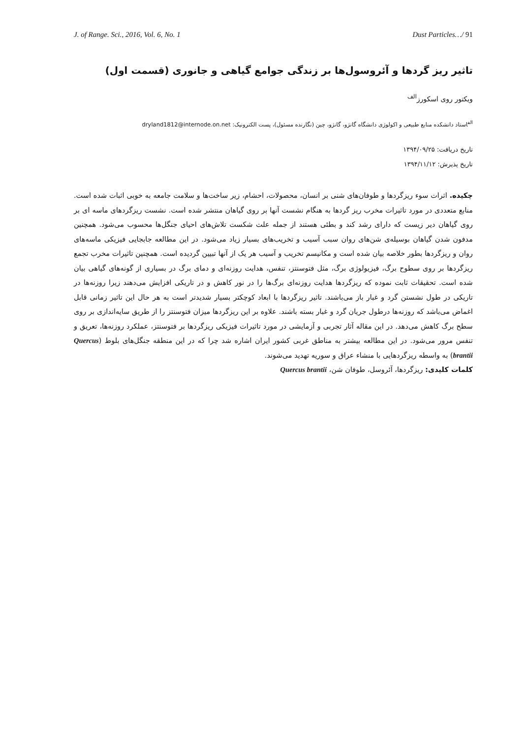J. of Range. Sci., 2016, Vol. 6, No. 1 Dust Particles…/ 91
تاثیر ریز گردها و آئروسول‌ها بر زندگی جوامع گیاهی و جانوری (قسمت اول)
ویکتور روی اسکورز<sup>الف</sup>
<sup>الف</sup>استاد دانشکده منابع طبیعی و اکولوژی دانشگاه گانژو، گانژو، چین (نگارنده مسئول)، پست الکترونیک: dryland1812@internode.on.net
تاریخ دریافت: ۱۳۹۴/۰۹/۲۵
تاریخ پذیرش: ۱۳۹۴/۱۱/۱۲
چکیده. اثرات سوء ریزگردها و طوفان‌های شنی بر انسان، محصولات، احشام، زیر ساخت‌ها و سلامت جامعه به خوبی اثبات شده است. منابع متعددی در مورد تاثیرات مخرب ریز گردها به هنگام نشست آنها بر روی گیاهان منتشر شده است. نشست ریزگردهای ماسه ای بر روی گیاهان دیر زیست که دارای رشد کند و بطئی هستند از جمله علت شکست تلاش‌های احیای جنگل‌ها محسوب می‌شود. همچنین مدفون شدن گیاهان بوسیله‌ی شن‌های روان سبب آسیب و تخریب‌های بسیار زیاد می‌شود. در این مطالعه جابجایی فیزیکی ماسه‌های روان و ریزگردها بطور خلاصه بیان شده است و مکانیسم تخریب و آسیب هر یک از آنها تبیین گردیده است. همچنین تاثیرات مخرب تجمع ریزگردها بر روی سطوح برگ، فیزیولوژی برگ، مثل فتوسنتز، تنفس، هدایت روزنه‌ای و دمای برگ در بسیاری از گونه‌های گیاهی بیان شده است. تحقیقات ثابت نموده که ریزگردها هدایت روزنه‌ای برگ‌ها را در نور کاهش و در تاریکی افزایش می‌دهند زیرا روزنه‌ها در تاریکی در طول نشستن گرد و غبار باز می‌باشند. تاثیر ریزگردها با ابعاد کوچکتر بسیار شدیدتر است به هر حال این تاثیر زمانی قابل اغماض می‌باشد که روزنه‌ها درطول جریان گرد و غبار بسته باشند. علاوه بر این ریزگردها میزان فتوسنتز را از طریق سایه‌اندازی بر روی سطح برگ کاهش می‌دهد. در این مقاله آثار تجربی و آزمایشی در مورد تاثیرات فیزیکی ریزگردها بر فتوسنتز، عملکرد روزنه‌ها، تعریق و تنفس مرور می‌شود. در این مطالعه بیشتر به مناطق غربی کشور ایران اشاره شد چرا که در این منطقه جنگل‌های بلوط (Quercus brantii) به واسطه ریزگردهایی با منشاء عراق و سوریه تهدید می‌شوند.
کلمات کلیدی: ریزگردها، آئروسل، طوفان شن، Quercus brantii